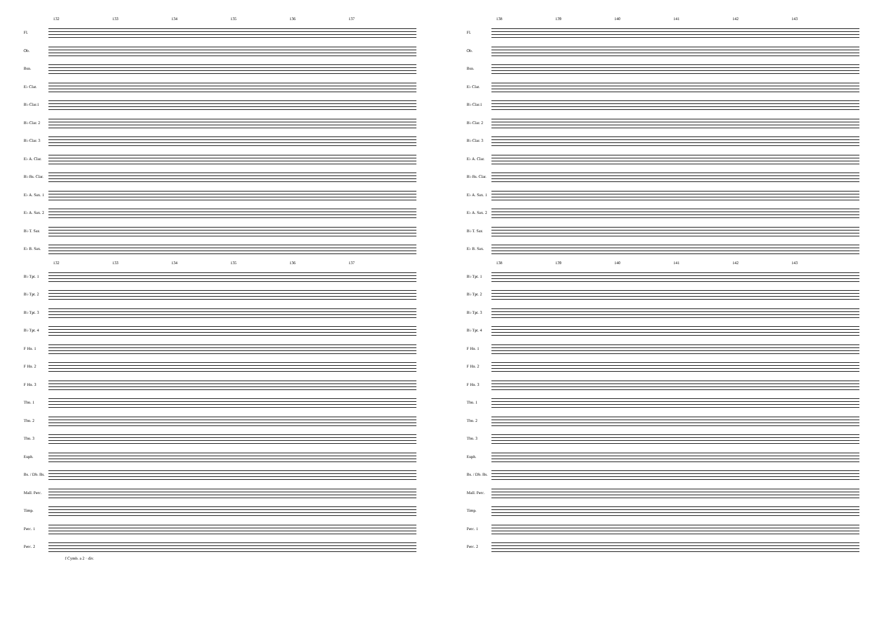132 133 134 135 136 137
Fl.
Ob.
Bsn.
E♭ Clar.
B♭ Clar.1
B♭ Clar. 2
B♭ Clar. 3
E♭ A. Clar.
B♭ Bs. Clar.
E♭ A. Sax. 1
E♭ A. Sax. 2
B♭ T. Sax
E♭ B. Sax.
132 133 134 135 136 137
B♭ Tpt. 1
B♭ Tpt. 2
B♭ Tpt. 3
B♭ Tpt. 4
F Hn. 1
F Hn. 2
F Hn. 3
Tbn. 1
Tbn. 2
Tbn. 3
Euph.
Bs. / Db. Bs.
Mall. Perc.
Timp.
Perc. 1
Perc. 2
f Cymb. a 2 · div.
138 139 140 141 142 143
Fl.
Ob.
Bsn.
E♭ Clar.
B♭ Clar.1
B♭ Clar. 2
B♭ Clar. 3
E♭ A. Clar.
B♭ Bs. Clar.
E♭ A. Sax. 1
E♭ A. Sax. 2
B♭ T. Sax
E♭ B. Sax.
138 139 140 141 142 143
B♭ Tpt. 1
B♭ Tpt. 2
B♭ Tpt. 3
B♭ Tpt. 4
F Hn. 1
F Hn. 2
F Hn. 3
Tbn. 1
Tbn. 2
Tbn. 3
Euph.
Bs. / Db. Bs.
Mall. Perc.
Timp.
Perc. 1
Perc. 2